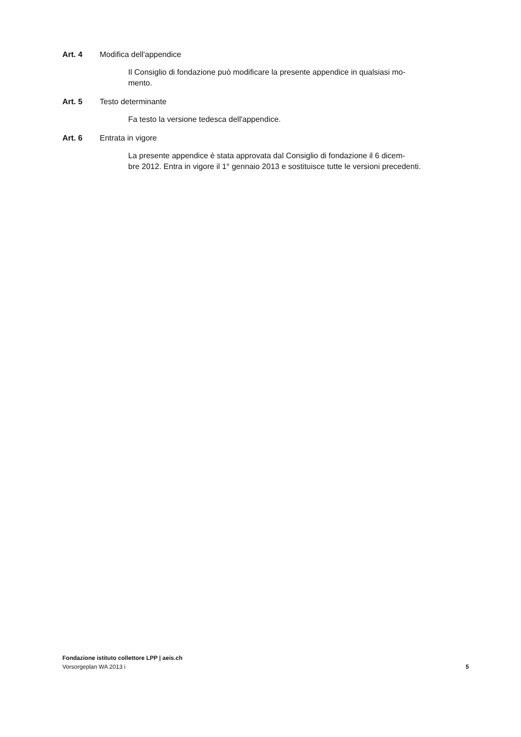Art. 4 Modifica dell'appendice
Il Consiglio di fondazione può modificare la presente appendice in qualsiasi mo-
mento.
Art. 5 Testo determinante
Fa testo la versione tedesca dell'appendice.
Art. 6 Entrata in vigore
La presente appendice è stata approvata dal Consiglio di fondazione il 6 dicem-
bre 2012. Entra in vigore il 1° gennaio 2013 e sostituisce tutte le versioni precedenti.
Fondazione istituto collettore LPP | aeis.ch
Vorsorgeplan WA 2013 i 5